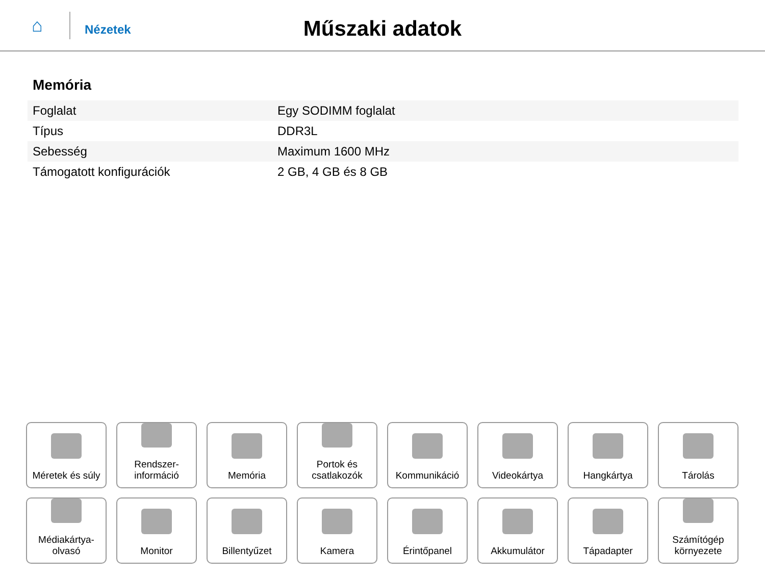⌂
Nézetek
Műszaki adatok
Memória
| Foglalat | Egy SODIMM foglalat |
| Típus | DDR3L |
| Sebesség | Maximum 1600 MHz |
| Támogatott konfigurációk | 2 GB, 4 GB és 8 GB |
Méretek és súly
Rendszer-
információ
Memória
Portok és
csatlakozók
Kommunikáció
Videokártya
Hangkártya
Tárolás
Médiakártya-
olvasó
Monitor
Billentyűzet
Kamera
Érintőpanel
Akkumulátor
Tápadapter
Számítógép
környezete